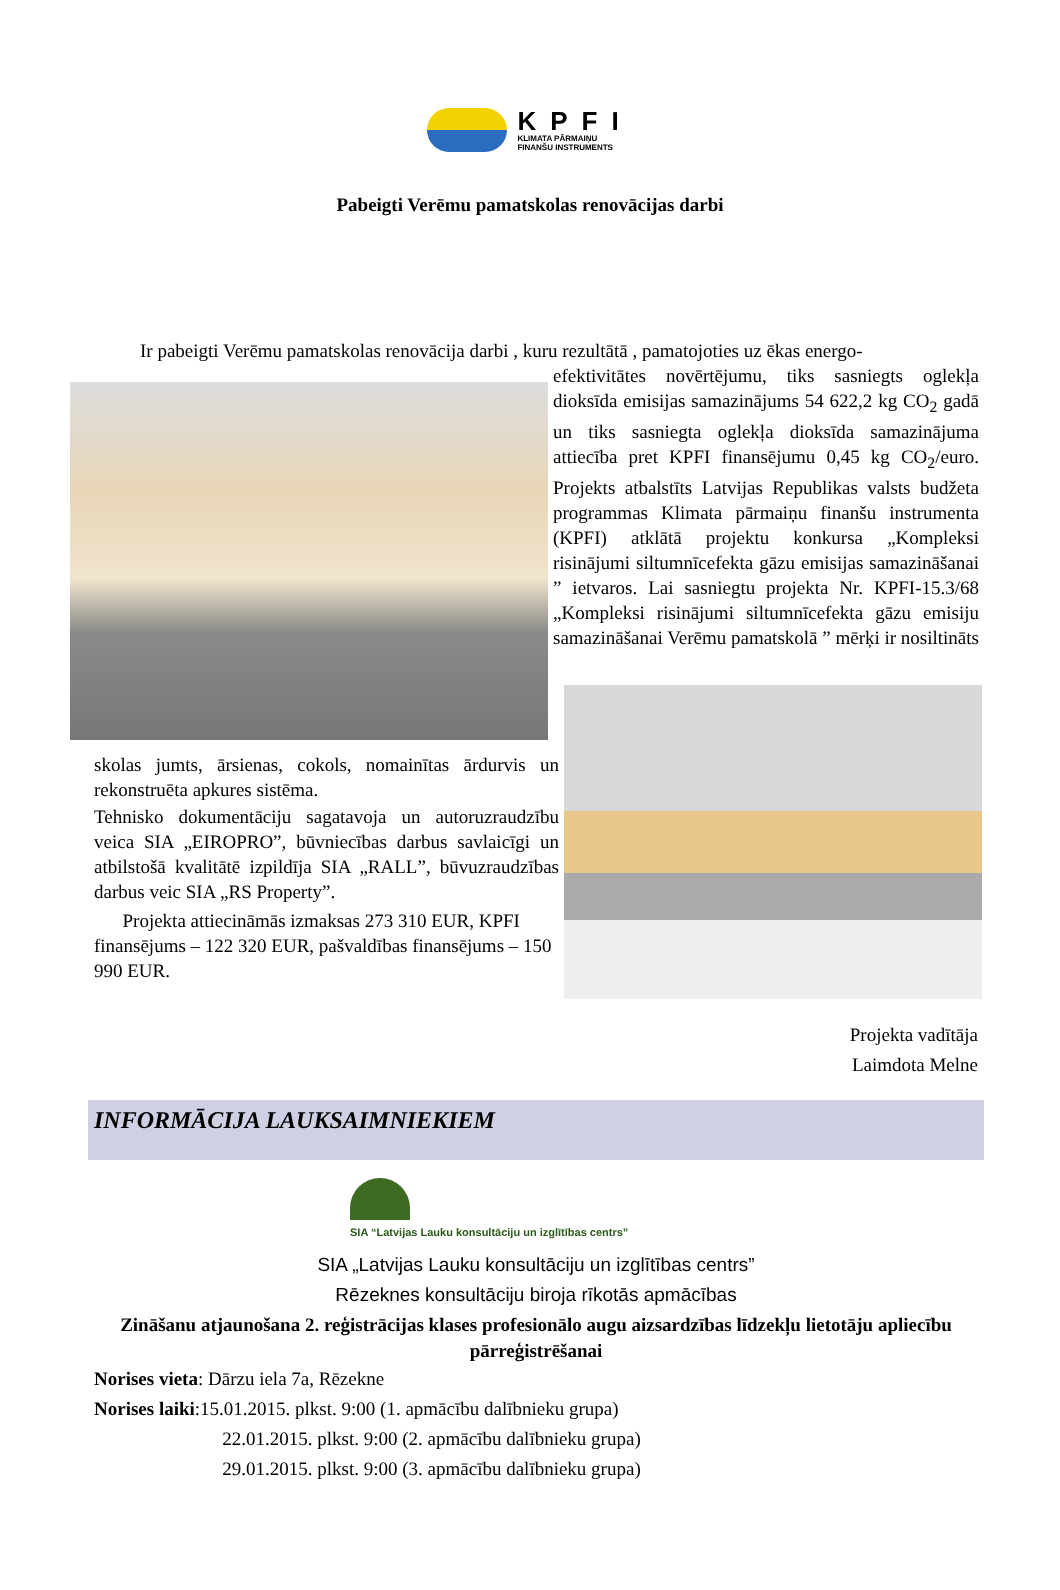KPFI
KLIMATA PĀRMAIŅU
FINANŠU INSTRUMENTS
Pabeigti Verēmu pamatskolas renovācijas darbi
Ir pabeigti Verēmu pamatskolas renovācija darbi , kuru rezultātā , pamatojoties uz ēkas energo-
efektivitātes novērtējumu, tiks sasniegts oglekļa dioksīda emisijas samazinājums 54 622,2 kg CO<sub>2</sub> gadā un tiks sasniegta oglekļa dioksīda samazinājuma attiecība pret KPFI finansējumu 0,45 kg CO<sub>2</sub>/euro. Projekts atbalstīts Latvijas Republikas valsts budžeta programmas Klimata pārmaiņu finanšu instrumenta (KPFI) atklātā projektu konkursa „Kompleksi risinājumi siltumnīcefekta gāzu emisijas samazināšanai ” ietvaros. Lai sasniegtu projekta Nr. KPFI-15.3/68 „Kompleksi risinājumi siltumnīcefekta gāzu emisiju samazināšanai Verēmu pamatskolā ” mērķi ir nosiltināts
skolas jumts, ārsienas, cokols, nomainītas ārdurvis un rekonstruēta apkures sistēma.
Tehnisko dokumentāciju sagatavoja un autoruzraudzību veica SIA „EIROPRO”, būvniecības darbus savlaicīgi un atbilstošā kvalitātē izpildīja SIA „RALL”, būvuzraudzības darbus veic SIA „RS Property”.
Projekta attiecināmās izmaksas 273 310 EUR, KPFI finansējums – 122 320 EUR, pašvaldības finansējums – 150 990 EUR.
Projekta vadītāja
Laimdota Melne
INFORMĀCIJA LAUKSAIMNIEKIEM
SIA “Latvijas Lauku konsultāciju un izglītības centrs”
SIA „Latvijas Lauku konsultāciju un izglītības centrs”
Rēzeknes konsultāciju biroja rīkotās apmācības
Zināšanu atjaunošana 2. reģistrācijas klases profesionālo augu aizsardzības līdzekļu lietotāju apliecību pārreģistrēšanai
Norises vieta: Dārzu iela 7a, Rēzekne
Norises laiki:15.01.2015. plkst. 9:00 (1. apmācību dalībnieku grupa)
22.01.2015. plkst. 9:00 (2. apmācību dalībnieku grupa)
29.01.2015. plkst. 9:00 (3. apmācību dalībnieku grupa)